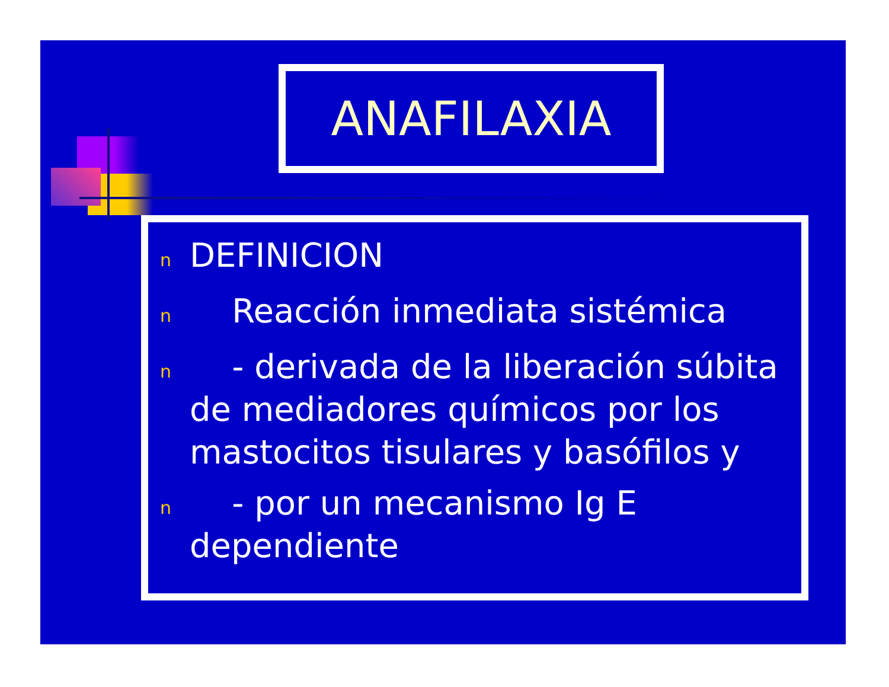ANAFILAXIA
n DEFINICION
n Reacción inmediata sistémica
n - derivada de la liberación súbita de mediadores químicos por los mastocitos tisulares y basófilos y
n - por un mecanismo Ig E dependiente